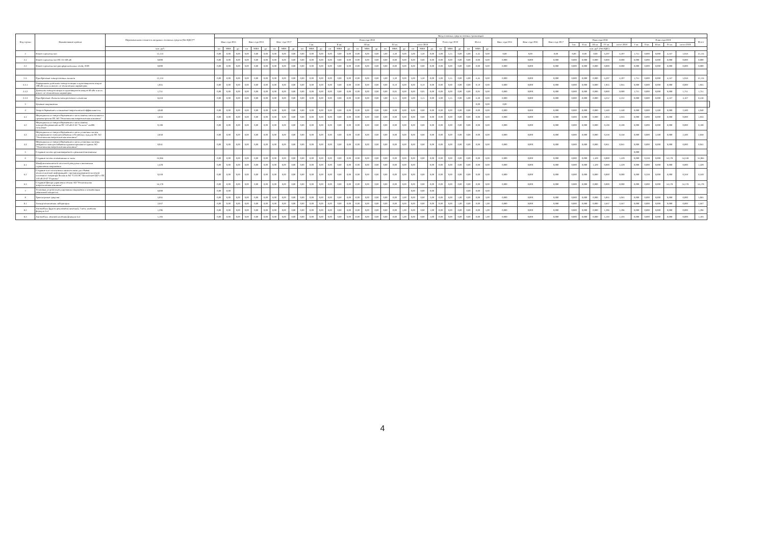| Код строки | Наименование проекта | Первоначальная стоимость вводимых основных средств (без НДС)** | Ввод основных средств сетевых организаций | | | | | | | | | | | | | | | | | | | | | | | | | | | | | | | | | | | | | | | | | | | | |
| --- | --- | --- | --- | --- | --- | --- | --- | --- | --- | --- | --- | --- | --- | --- | --- | --- | --- | --- | --- | --- | --- | --- | --- | --- | --- | --- | --- | --- | --- | --- | --- | --- | --- | --- | --- | --- | --- | --- | --- | --- | --- | --- | --- | --- | --- | --- | --- |
| | | | Факт года 2015 | | | Факт года 2016 | | | Факт года 2017 | | | План года 2018 | | | | | | | | | | | | | | | План года 2019 | | | Итого | | | Факт года 2015 | Факт года 2016 | Факт года 2017 | План года 2018 | | | | | План года 2019 | | | | | Итого | |
| | | | | | | | | | | | | I кв. | | | II кв. | | | III кв. | | | IV кв. | | | итого 2018 | | | | | | | | | | | | I кв. | II кв. | III кв. | IV кв. | итого 2018 | I кв. | II кв. | III кв. | IV кв. | итого 2019 | | |
| | | млн. руб. | км | МВА | др. | км | МВА | др. | км | МВА | др. | км | МВА | др. | км | МВА | др. | км | МВА | др. | км | МВА | др. | км | МВА | др. | км | МВА | др. | км | МВА | др. | млн. руб. (без НДС) | | | | | | | | | | | | | | |
| 2 | Новое строительство | 12,124 | 0,00 | 0,00 | 0,00 | 0,00 | 0,00 | 0,00 | 0,00 | 0,00 | 0,00 | 0,00 | 0,00 | 0,00 | 0,00 | 0,00 | 0,00 | 0,00 | 0,00 | 0,00 | 3,00 | 3,30 | 0,00 | 3,00 | 3,30 | 0,00 | 3,00 | 3,15 | 0,00 | 6,00 | 6,45 | 0,00 | 0,00 | 0,00 | 0,00 | 0,00 | 0,00 | 0,00 | 6,207 | 6,207 | 1,751 | 0,000 | 0,000 | 4,167 | 5,918 | 12,124 | |
| 2.1 | Новое строительство ПС 35-330 кВ | 0,000 | 0,00 | 0,00 | 0,00 | 0,00 | 0,00 | 0,00 | 0,00 | 0,00 | 0,00 | 0,00 | 0,00 | 0,00 | 0,00 | 0,00 | 0,00 | 0,00 | 0,00 | 0,00 | 0,00 | 0,00 | 0,00 | 0,00 | 0,00 | 0,00 | 0,00 | 0,00 | 0,00 | 0,00 | 0,00 | 0,00 | 0,000 | 0,000 | 0,000 | 0,000 | 0,000 | 0,000 | 0,000 | 0,000 | 0,000 | 0,000 | 0,000 | 0,000 | 0,000 | 0,000 | |
| 2.2 | Новое строительство распределительных сетей, ЛЭП | 0,000 | 0,00 | 0,00 | 0,00 | 0,00 | 0,00 | 0,00 | 0,00 | 0,00 | 0,00 | 0,00 | 0,00 | 0,00 | 0,00 | 0,00 | 0,00 | 0,00 | 0,00 | 0,00 | 0,00 | 0,00 | 0,00 | 0,00 | 0,00 | 0,00 | 0,00 | 0,00 | 0,00 | 0,00 | 0,00 | 0,00 | 0,000 | 0,000 | 0,000 | 0,000 | 0,000 | 0,000 | 0,000 | 0,000 | 0,000 | 0,000 | 0,000 | 0,000 | 0,000 | 0,000 | |
| 2.3. | Приобретение электросетевых активов | 12,124 | 0,00 | 0,00 | 0,00 | 0,00 | 0,00 | 0,00 | 0,00 | 0,00 | 0,00 | 0,00 | 0,00 | 0,00 | 0,00 | 0,00 | 0,00 | 0,00 | 0,00 | 0,00 | 3,00 | 3,30 | 0,00 | 3,00 | 3,30 | 0,00 | 3,00 | 3,15 | 0,00 | 6,00 | 6,45 | 0,00 | 0,000 | 0,000 | 0,000 | 0,000 | 0,000 | 0,000 | 6,207 | 6,207 | 1,751 | 0,000 | 0,000 | 4,167 | 5,918 | 12,124 | |
| 2.3.1 | Передвижная дизельная электростанция в шумозащитном кожухе 100 кВт или их аналог по техническим параметрам | 1,955 | 0,00 | 0,00 | 0,00 | 0,00 | 0,00 | 0,00 | 0,00 | 0,00 | 0,00 | 0,00 | 0,00 | 0,00 | 0,00 | 0,00 | 0,00 | 0,00 | 0,00 | 0,00 | 0,00 | 0,10 | 0,00 | 0,00 | 0,10 | 0,00 | 0,00 | 0,00 | 0,00 | 0,00 | 0,10 | 0,00 | 0,000 | 0,000 | 0,000 | 0,000 | 0,000 | 0,000 | 1,955 | 1,955 | 0,000 | 0,000 | 0,000 | 0,000 | 0,000 | 1,955 | |
| 2.3.2 | Дизельная электростанция в шумозащитном кожухе 60 кВт или их аналог по техническим параметрам | 1,751 | 0,00 | 0,00 | 0,00 | 0,00 | 0,00 | 0,00 | 0,00 | 0,00 | 0,00 | 0,00 | 0,00 | 0,00 | 0,00 | 0,00 | 0,00 | 0,00 | 0,00 | 0,00 | 0,00 | 0,05 | 0,00 | 0,00 | 0,05 | 0,00 | 0,00 | 0,00 | 0,00 | 0,00 | 0,05 | 0,00 | 0,000 | 0,000 | 0,000 | 0,000 | 0,000 | 0,000 | 0,000 | 0,000 | 1,751 | 0,000 | 0,000 | 0,000 | 1,751 | 1,751 | |
| 2.3.3 | Приобретение объектов электросетевого хозяйства | 8,418 | 0,00 | 0,00 | 0,00 | 0,00 | 0,00 | 0,00 | 0,00 | 0,00 | 0,00 | 0,00 | 0,00 | 0,00 | 0,00 | 0,00 | 0,00 | 0,00 | 0,00 | 0,00 | 3,00 | 3,15 | 0,00 | 3,00 | 3,15 | 0,00 | 3,00 | 3,15 | 0,00 | 6,00 | 6,30 | 0,00 | 0,000 | 0,000 | 0,000 | 0,000 | 0,000 | 0,000 | 4,252 | 4,252 | 0,000 | 0,000 | 0,000 | 4,167 | 4,167 | 8,418 | |
| 3 | Целевые направления | | | | | | | | | | | | | | | | | | | | | | | | | | | | | | 0,00 | 0,00 | 0,00 | | | | | | | | | | | | | | |
| 4 | Энергосбережение и повышение энергетической эффективности | 4,940 | 0,00 | 0,00 | 0,00 | 0,00 | 0,00 | 0,00 | 0,00 | 0,00 | 0,00 | 0,00 | 0,00 | 0,00 | 0,00 | 0,00 | 0,00 | 0,00 | 0,00 | 0,00 | 0,00 | 0,00 | 0,00 | 0,00 | 0,00 | 0,00 | 0,00 | 0,00 | 0,00 | 0,00 | 0,00 | 0,00 | 0,000 | 0,000 | 0,000 | 0,000 | 0,000 | 0,000 | 2,440 | 2,440 | 0,000 | 0,000 | 2,500 | 0,000 | 2,500 | 4,940 | |
| 4.1 | Мероприятия по энергосбережению в части замены светильников и прожекторов на ПС АО "Региональная энергетическая компания" | 1,033 | 0,00 | 0,00 | 0,00 | 0,00 | 0,00 | 0,00 | 0,00 | 0,00 | 0,00 | 0,00 | 0,00 | 0,00 | 0,00 | 0,00 | 0,00 | 0,00 | 0,00 | 0,00 | 0,00 | 0,00 | 0,00 | 0,00 | 0,00 | 0,00 | 0,00 | 0,00 | 0,00 | 0,00 | 0,00 | 0,00 | 0,000 | 0,000 | 0,000 | 0,000 | 0,000 | 0,000 | 1,033 | 1,033 | 0,000 | 0,000 | 0,000 | 0,000 | 0,000 | 1,033 | |
| 4.2 | Мероприятия по энергосбережению в части замены электрообогревателей на ПС 110 кВ О-66 "Гильгит" на ИК отопление | 0,108 | 0,00 | 0,00 | 0,00 | 0,00 | 0,00 | 0,00 | 0,00 | 0,00 | 0,00 | 0,00 | 0,00 | 0,00 | 0,00 | 0,00 | 0,00 | 0,00 | 0,00 | 0,00 | 0,00 | 0,00 | 0,00 | 0,00 | 0,00 | 0,00 | 0,00 | 0,00 | 0,00 | 0,00 | 0,00 | 0,00 | 0,000 | 0,000 | 0,000 | 0,000 | 0,000 | 0,000 | 0,108 | 0,108 | 0,000 | 0,000 | 0,000 | 0,000 | 0,000 | 0,108 | |
| 4.3 | Мероприятия по энергосбережению в части установки систем альтернативного электроснабжения собственных нужд на ПС АО "Региональная энергетическая компания". | 2,858 | 0,00 | 0,00 | 0,00 | 0,00 | 0,00 | 0,00 | 0,00 | 0,00 | 0,00 | 0,00 | 0,00 | 0,00 | 0,00 | 0,00 | 0,00 | 0,00 | 0,00 | 0,00 | 0,00 | 0,00 | 0,00 | 0,00 | 0,00 | 0,00 | 0,00 | 0,00 | 0,00 | 0,00 | 0,00 | 0,00 | 0,000 | 0,000 | 0,000 | 0,000 | 0,000 | 0,000 | 0,358 | 0,358 | 0,000 | 0,000 | 2,500 | 0,000 | 2,500 | 2,858 | |
| 4.4 | Мероприятия по энергосбережению в части установки системы резервного электроснабжения административного здания АО "Региональная энергетическая компания". | 0,941 | 0,00 | 0,00 | 0,00 | 0,00 | 0,00 | 0,00 | 0,00 | 0,00 | 0,00 | 0,00 | 0,00 | 0,00 | 0,00 | 0,00 | 0,00 | 0,00 | 0,00 | 0,00 | 0,00 | 0,00 | 0,00 | 0,00 | 0,00 | 0,00 | 0,00 | 0,00 | 0,00 | 0,00 | 0,00 | 0,00 | 0,000 | 0,000 | 0,000 | 0,000 | 0,000 | 0,000 | 0,941 | 0,941 | 0,000 | 0,000 | 0,000 | 0,000 | 0,000 | 0,941 | |
| 5 | Создание систем противоаварийной и режимной автоматики | | | | | | | | | | | | | | | | | | | | | | | | | | | | | | | | | | | | | | | | 0,000 | | | | | | |
| 6 | Создание систем телемеханики и связи | 55,966 | 0,00 | 0,00 | 0,00 | 0,00 | 0,00 | 0,00 | 0,00 | 0,00 | 0,00 | 0,00 | 0,00 | 0,00 | 0,00 | 0,00 | 0,00 | 0,00 | 0,00 | 0,00 | 0,00 | 0,00 | 0,00 | 0,00 | 0,00 | 0,00 | 0,00 | 0,00 | 0,00 | 0,00 | 0,00 | 0,00 | 0,000 | 0,000 | 0,000 | 0,000 | 0,000 | 1,429 | 0,000 | 1,429 | 0,000 | 0,359 | 0,000 | 54,178 | 54,538 | 55,966 | |
| 6.1 | Шкаф автоматической частотной разгрузки и автоматики ограничения напряжения | 1,429 | 0,00 | 0,00 | 0,00 | 0,00 | 0,00 | 0,00 | 0,00 | 0,00 | 0,00 | 0,00 | 0,00 | 0,00 | 0,00 | 0,00 | 0,00 | 0,00 | 0,00 | 0,00 | 0,00 | 0,00 | 0,00 | 0,00 | | 0,00 | 0,00 | 0,00 | 0,00 | 0,00 | 0,00 | 0,00 | 0,000 | 0,000 | 0,000 | 0,000 | 0,000 | 1,429 | 0,000 | 1,429 | 0,000 | 0,000 | 0,000 | 0,000 | 0,000 | 1,429 | |
| 6.2 | Создание опто-волоконных каналов связи для обмена технологической информацией с автоматизированной системой системного оператора Филиала АО "СО ЕЭС" Балтийское РДУ и ПС 110 кВ О-67 "Родники" | 0,359 | 0,00 | 0,00 | 0,00 | 0,00 | 0,00 | 0,00 | 0,00 | 0,00 | 0,00 | 0,00 | 0,00 | 0,00 | 0,00 | 0,00 | 0,00 | 0,00 | 0,00 | 0,00 | 0,00 | 0,00 | 0,00 | 0,00 | 0,00 | 0,00 | 0,00 | 0,00 | 0,00 | 0,00 | 0,00 | 0,00 | 0,000 | 0,000 | 0,000 | 0,000 | 0,000 | 0,000 | 0,000 | 0,000 | 0,000 | 0,359 | 0,000 | 0,000 | 0,359 | 0,359 | |
| 6.3 | Создание Центра управления сетями АО "Региональная энергетическая компания" | 54,178 | 0,00 | 0,00 | 0,00 | 0,00 | 0,00 | 0,00 | 0,00 | 0,00 | 0,00 | 0,00 | 0,00 | 0,00 | 0,00 | 0,00 | 0,00 | 0,00 | 0,00 | 0,00 | 0,00 | 0,00 | 0,00 | 0,00 | 0,00 | 0,00 | 0,00 | 0,00 | 0,00 | 0,00 | 0,00 | 0,00 | 0,000 | 0,000 | 0,000 | 0,000 | 0,000 | 0,000 | 0,000 | 0,000 | 0,000 | 0,000 | 0,000 | 54,178 | 54,178 | 54,178 | |
| 7 | Установка устройств регулирования напряжения и компенсации реактивной мощности | 0,000 | 0,00 | 0,00 | | | | | | | | | | | | | | | | | | | | 0,00 | 0,00 | 0,00 | | | | 0,00 | 0,00 | 0,00 | | | | | | | | | | | | | | | |
| 8 | Транспортные средства | 5,065 | 0,00 | 0,00 | 0,00 | 0,00 | 0,00 | 0,00 | 0,00 | 0,00 | 0,00 | 0,00 | 0,00 | 0,00 | 0,00 | 0,00 | 0,00 | 0,00 | 0,00 | 0,00 | 0,00 | 0,00 | 2,00 | 0,00 | 0,00 | 2,00 | 0,00 | 0,00 | 1,00 | 0,00 | 0,00 | 3,00 | 0,000 | 0,000 | 0,000 | 0,000 | 0,000 | 0,000 | 5,065 | 5,065 | 0,000 | 0,000 | 0,000 | 0,000 | 0,000 | 5,065 | |
| 8.1 | Электротехническая лаборатория | 2,667 | 0,00 | 0,00 | 0,00 | 0,00 | 0,00 | 0,00 | 0,00 | 0,00 | 0,00 | 0,00 | 0,00 | 0,00 | 0,00 | 0,00 | 0,00 | 0,00 | 0,00 | 0,00 | 0,00 | 0,00 | 0,00 | 0,00 | 0,00 | 0,00 | 0,00 | 0,00 | 1,00 | 0,00 | 0,00 | 1,00 | 0,000 | 0,000 | 0,000 | 0,000 | 0,000 | 0,000 | 2,667 | 2,667 | 0,000 | 0,000 | 0,000 | 0,000 | 0,000 | 2,667 | |
| 8.2 | Автомобиль фургон цельнометаллический, 7 мест, колёсная формула 4х4 | 1,296 | 0,00 | 0,00 | 0,00 | 0,00 | 0,00 | 0,00 | 0,00 | 0,00 | 0,00 | 0,00 | 0,00 | 0,00 | 0,00 | 0,00 | 0,00 | 0,00 | 0,00 | 0,00 | 0,00 | 0,00 | 1,00 | 0,00 | 0,00 | 1,00 | 0,00 | 0,00 | 0,00 | 0,00 | 0,00 | 1,00 | 0,000 | 0,000 | 0,000 | 0,000 | 0,000 | 0,000 | 1,296 | 1,296 | 0,000 | 0,000 | 0,000 | 0,000 | 0,000 | 1,296 | |
| 8.3 | Автомобиль легковой колёсная формула 4х4 | 1,103 | 0,00 | 0,00 | 0,00 | 0,00 | 0,00 | 0,00 | 0,00 | 0,00 | 0,00 | 0,00 | 0,00 | 0,00 | 0,00 | 0,00 | 0,00 | 0,00 | 0,00 | 0,00 | 0,00 | 0,00 | 1,00 | 0,00 | 0,00 | 1,00 | 0,00 | 0,00 | 0,00 | 0,00 | 0,00 | 1,00 | 0,000 | 0,000 | 0,000 | 0,000 | 0,000 | 0,000 | 1,103 | 1,103 | 0,000 | 0,000 | 0,000 | 0,000 | 0,000 | 1,103 | |
4